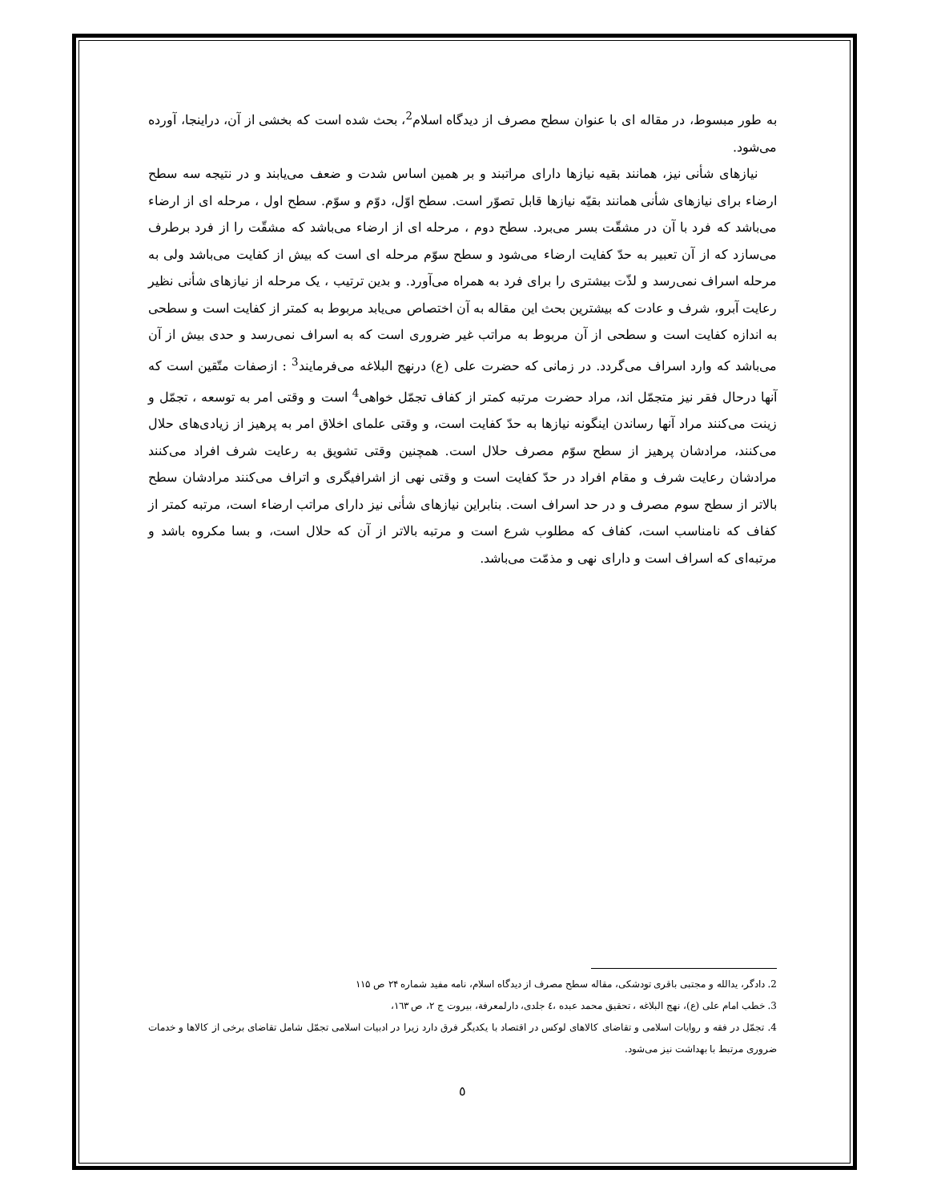به طور مبسوط، در مقاله ای با عنوان سطح مصرف از دیدگاه اسلام<sup>2</sup>، بحث شده است که بخشی از آن، دراینجا، آورده می‌شود.
نیازهای شأنی نیز، همانند بقیه نیازها دارای مراتبند و بر همین اساس شدت و ضعف می‌یابند و در نتیجه سه سطح ارضاء برای نیازهای شأنی همانند بقیّه نیازها قابل تصوّر است. سطح اوّل، دوّم و سوّم. سطح اول ، مرحله ای از ارضاء می‌باشد که فرد با آن در مشقّت بسر می‌برد. سطح دوم ، مرحله ای از ارضاء می‌باشد که مشقّت را از فرد برطرف می‌سازد که از آن تعبیر به حدّ کفایت ارضاء می‌شود و سطح سوّم مرحله ای است که بیش از کفایت می‌باشد ولی به مرحله اسراف نمی‌رسد و لذّت بیشتری را برای فرد به همراه می‌آورد. و بدین ترتیب ، یک مرحله از نیازهای شأنی نظیر رعایت آبرو، شرف و عادت که بیشترین بحث این مقاله به آن اختصاص می‌یابد مربوط به کمتر از کفایت است و سطحی به اندازه کفایت است و سطحی از آن مربوط به مراتب غیر ضروری است که به اسراف نمی‌رسد و حدی بیش از آن می‌باشد که وارد اسراف می‌گردد. در زمانی که حضرت علی (ع) درنهج البلاغه می‌فرمایند<sup>3</sup> : ازصفات متّقین است که آنها درحال فقر نیز متجمّل اند، مراد حضرت مرتبه کمتر از کفاف تجمّل خواهی<sup>4</sup> است و وقتی امر به توسعه ، تجمّل و زینت می‌کنند مراد آنها رساندن اینگونه نیازها به حدّ کفایت است، و وقتی علمای اخلاق امر به پرهیز از زیادی‌های حلال می‌کنند، مرادشان پرهیز از سطح سوّم مصرف حلال است. همچنین وقتی تشویق به رعایت شرف افراد می‌کنند مرادشان رعایت شرف و مقام افراد در حدّ کفایت است و وقتی نهی از اشرافیگری و اتراف می‌کنند مرادشان سطح بالاتر از سطح سوم مصرف و در حد اسراف است. بنابراین نیازهای شأنی نیز دارای مراتب ارضاء است، مرتبه کمتر از کفاف که نامناسب است، کفاف که مطلوب شرع است و مرتبه بالاتر از آن که حلال است، و بسا مکروه باشد و مرتبه‌ای که اسراف است و دارای نهی و مذمّت می‌باشد.
2. دادگر، یدالله و مجتبی باقری تودشکی، مقاله سطح مصرف از دیدگاه اسلام، نامه مفید شماره ۲۴ ص ۱۱۵
3. خطب امام علی (ع)، نهج البلاغه ، تحقیق محمد عبده ،٤ جلدی، دارلمعرفة، بیروت ج ۲، ص ١٦٣،
4. تجمّل در فقه و روایات اسلامی و تقاضای کالاهای لوکس در اقتصاد با یکدیگر فرق دارد زیرا در ادبیات اسلامی تجمّل شامل تقاضای برخی از کالاها و خدمات ضروری مرتبط با بهداشت نیز می‌شود.
٥